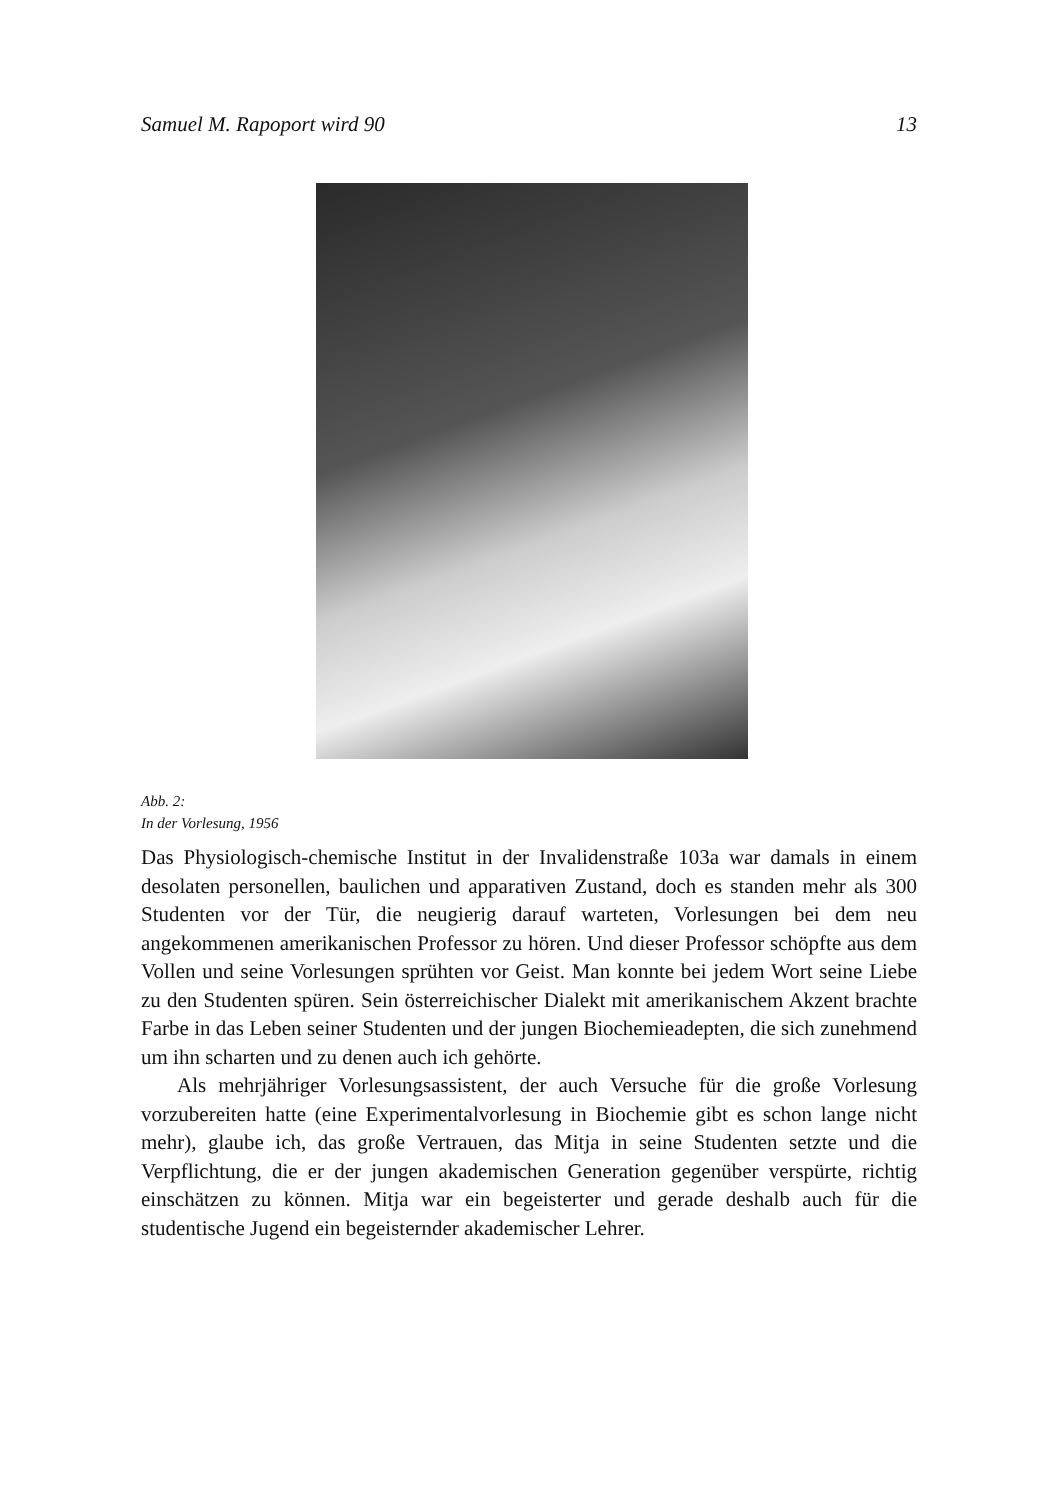Samuel M. Rapoport wird 90 13
Abb. 2:
In der Vorlesung, 1956
Das Physiologisch-chemische Institut in der Invalidenstraße 103a war damals in einem desolaten personellen, baulichen und apparativen Zustand, doch es standen mehr als 300 Studenten vor der Tür, die neugierig darauf warteten, Vorlesungen bei dem neu angekommenen amerikanischen Professor zu hören. Und dieser Professor schöpfte aus dem Vollen und seine Vorlesungen sprühten vor Geist. Man konnte bei jedem Wort seine Liebe zu den Studenten spüren. Sein österreichischer Dialekt mit amerikanischem Akzent brachte Farbe in das Leben seiner Studenten und der jungen Biochemieadepten, die sich zunehmend um ihn scharten und zu denen auch ich gehörte.
Als mehrjähriger Vorlesungsassistent, der auch Versuche für die große Vorlesung vorzubereiten hatte (eine Experimentalvorlesung in Biochemie gibt es schon lange nicht mehr), glaube ich, das große Vertrauen, das Mitja in seine Studenten setzte und die Verpflichtung, die er der jungen akademischen Generation gegenüber verspürte, richtig einschätzen zu können. Mitja war ein begeisterter und gerade deshalb auch für die studentische Jugend ein begeisternder akademischer Lehrer.